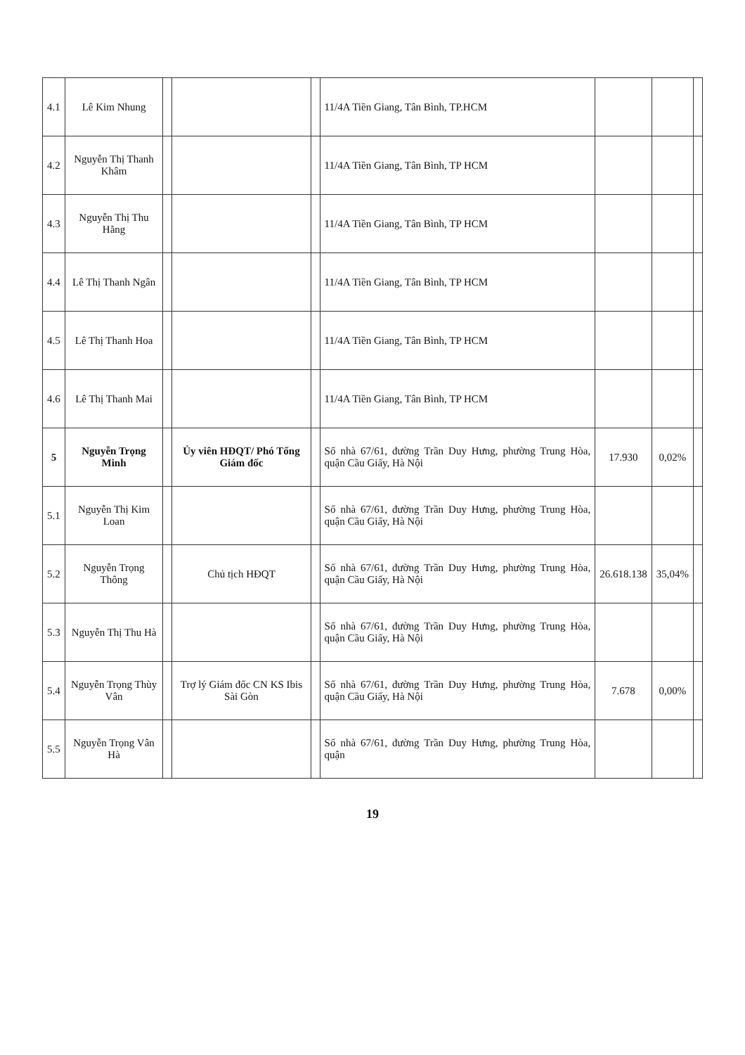| 4.1 | Lê Kim Nhung | | | | 11/4A Tiền Giang, Tân Bình, TP.HCM | | | |
| 4.2 | Nguyễn Thị Thanh Khâm | | | | 11/4A Tiền Giang, Tân Bình, TP HCM | | | |
| 4.3 | Nguyễn Thị Thu Hằng | | | | 11/4A Tiền Giang, Tân Bình, TP HCM | | | |
| 4.4 | Lê Thị Thanh Ngân | | | | 11/4A Tiền Giang, Tân Bình, TP HCM | | | |
| 4.5 | Lê Thị Thanh Hoa | | | | 11/4A Tiền Giang, Tân Bình, TP HCM | | | |
| 4.6 | Lê Thị Thanh Mai | | | | 11/4A Tiền Giang, Tân Bình, TP HCM | | | |
| 5 | Nguyễn Trọng Minh | | Ủy viên HĐQT/ Phó Tổng Giám đốc | | Số nhà 67/61, đường Trần Duy Hưng, phường Trung Hòa, quận Cầu Giấy, Hà Nội | 17.930 | 0,02% | |
| 5.1 | Nguyễn Thị Kim Loan | | | | Số nhà 67/61, đường Trần Duy Hưng, phường Trung Hòa, quận Cầu Giấy, Hà Nội | | | |
| 5.2 | Nguyễn Trọng Thông | | Chủ tịch HĐQT | | Số nhà 67/61, đường Trần Duy Hưng, phường Trung Hòa, quận Cầu Giấy, Hà Nội | 26.618.138 | 35,04% | |
| 5.3 | Nguyễn Thị Thu Hà | | | | Số nhà 67/61, đường Trần Duy Hưng, phường Trung Hòa, quận Cầu Giấy, Hà Nội | | | |
| 5.4 | Nguyễn Trọng Thùy Vân | | Trợ lý Giám đốc CN KS Ibis Sài Gòn | | Số nhà 67/61, đường Trần Duy Hưng, phường Trung Hòa, quận Cầu Giấy, Hà Nội | 7.678 | 0,00% | |
| 5.5 | Nguyễn Trọng Vân Hà | | | | Số nhà 67/61, đường Trần Duy Hưng, phường Trung Hòa, quận | | | |
19